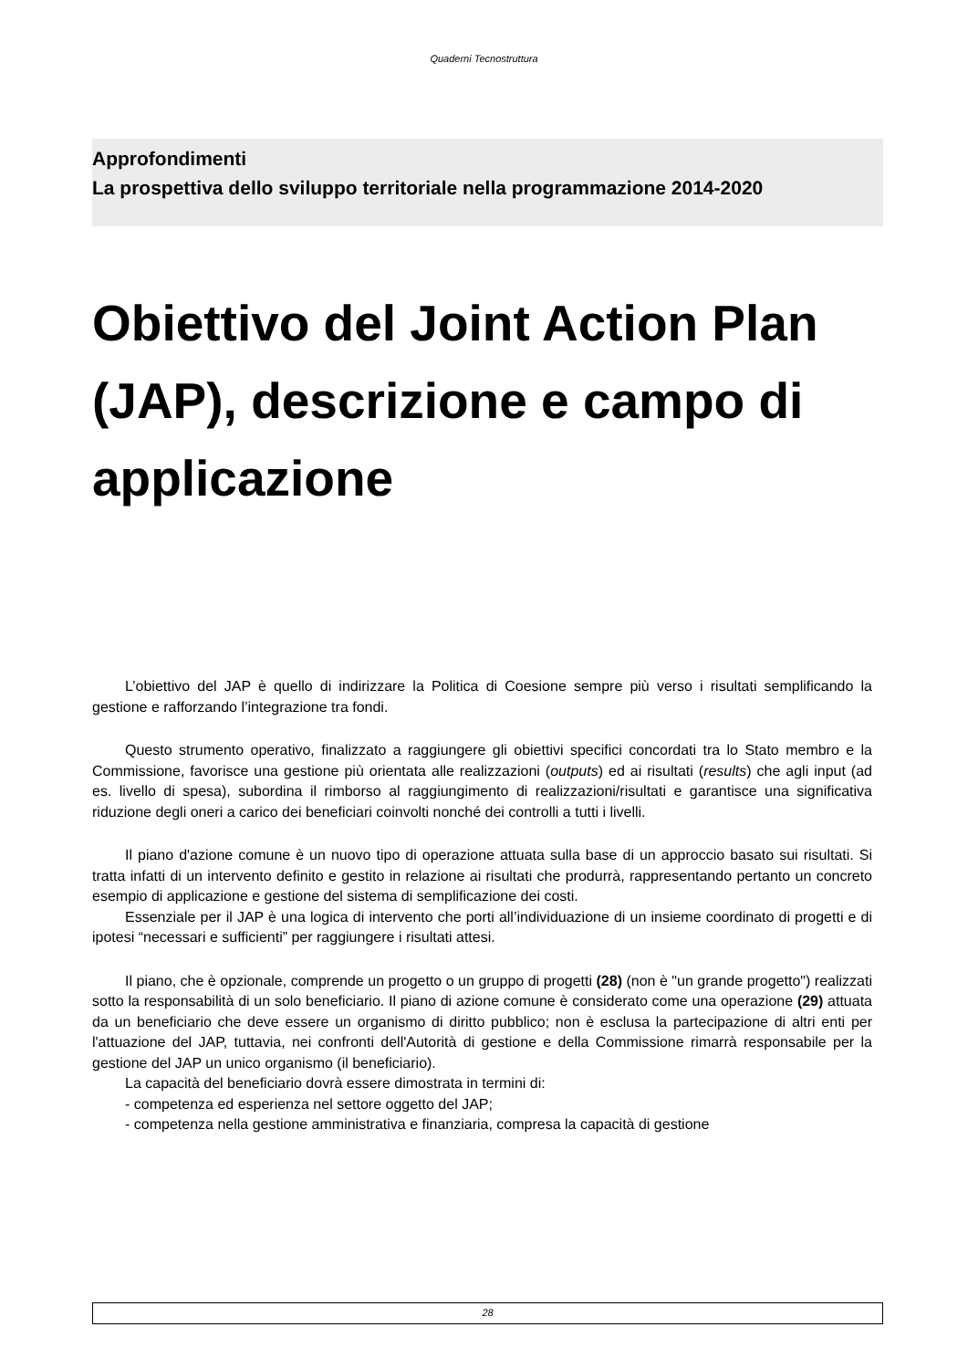Quaderni Tecnostruttura
Approfondimenti
La prospettiva dello sviluppo territoriale nella programmazione 2014-2020
Obiettivo del Joint Action Plan (JAP), descrizione e campo di applicazione
L’obiettivo del JAP è quello di indirizzare la Politica di Coesione sempre più verso i risultati semplificando la gestione e rafforzando l’integrazione tra fondi.
Questo strumento operativo, finalizzato a raggiungere gli obiettivi specifici concordati tra lo Stato membro e la Commissione, favorisce una gestione più orientata alle realizzazioni (outputs) ed ai risultati (results) che agli input (ad es. livello di spesa), subordina il rimborso al raggiungimento di realizzazioni/risultati e garantisce una significativa riduzione degli oneri a carico dei beneficiari coinvolti nonché dei controlli a tutti i livelli.
Il piano d'azione comune è un nuovo tipo di operazione attuata sulla base di un approccio basato sui risultati. Si tratta infatti di un intervento definito e gestito in relazione ai risultati che produrrà, rappresentando pertanto un concreto esempio di applicazione e gestione del sistema di semplificazione dei costi.
Essenziale per il JAP è una logica di intervento che porti all’individuazione di un insieme coordinato di progetti e di ipotesi “necessari e sufficienti” per raggiungere i risultati attesi.
Il piano, che è opzionale, comprende un progetto o un gruppo di progetti (28) (non è "un grande progetto") realizzati sotto la responsabilità di un solo beneficiario. Il piano di azione comune è considerato come una operazione (29) attuata da un beneficiario che deve essere un organismo di diritto pubblico; non è esclusa la partecipazione di altri enti per l'attuazione del JAP, tuttavia, nei confronti dell'Autorità di gestione e della Commissione rimarrà responsabile per la gestione del JAP un unico organismo (il beneficiario).
La capacità del beneficiario dovrà essere dimostrata in termini di:
- competenza ed esperienza nel settore oggetto del JAP;
- competenza nella gestione amministrativa e finanziaria, compresa la capacità di gestione
28